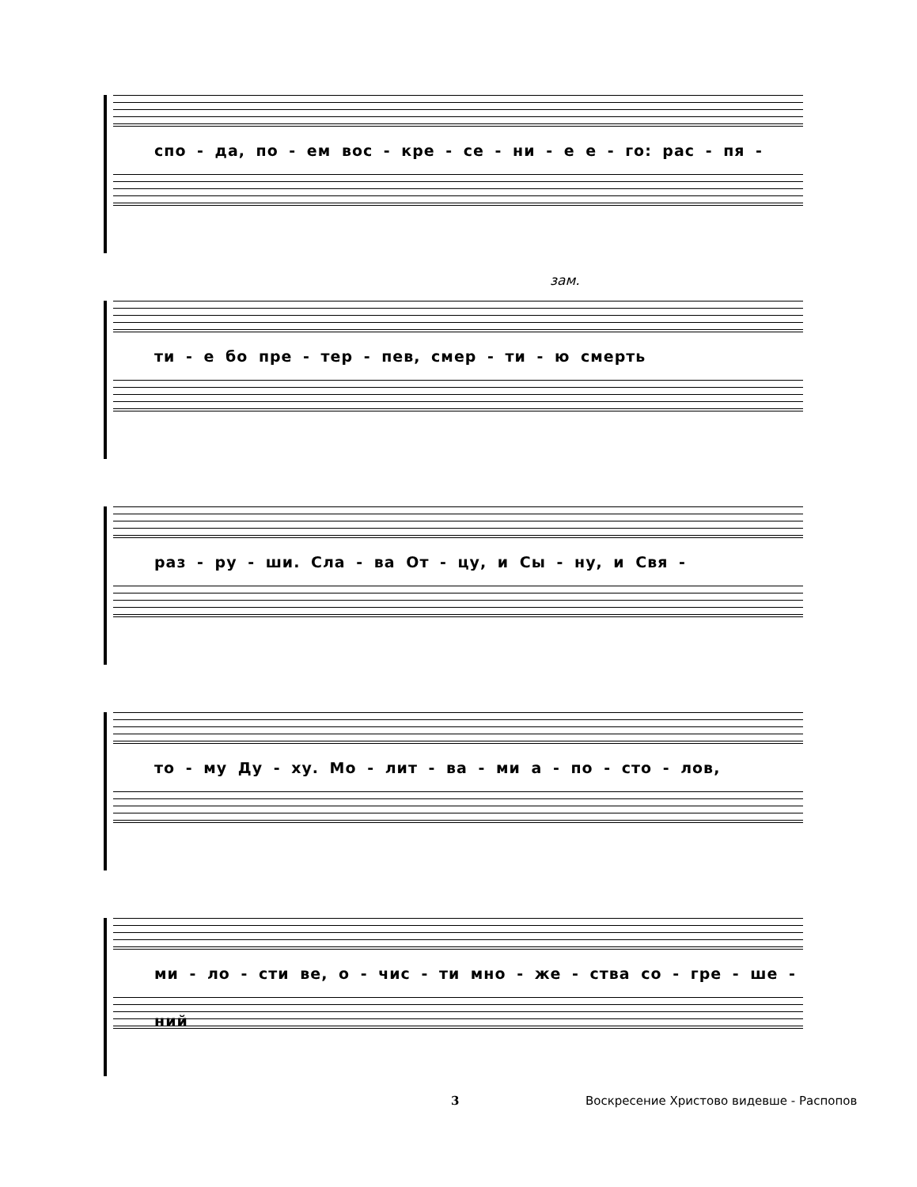спо - да, по - ем вос - кре - се - ни - е е - го: рас - пя -
зам.
ти - е бо пре - тер - пев, смер - ти - ю смерть
раз - ру - ши. Сла - ва От - цу, и Сы - ну, и Свя -
то - му Ду - ху. Мо - лит - ва - ми а - по - сто - лов,
ми - ло - сти ве, о - чис - ти мно - же - ства со - гре - ше - ний
3 Воскресение Христово видевше - Распопов